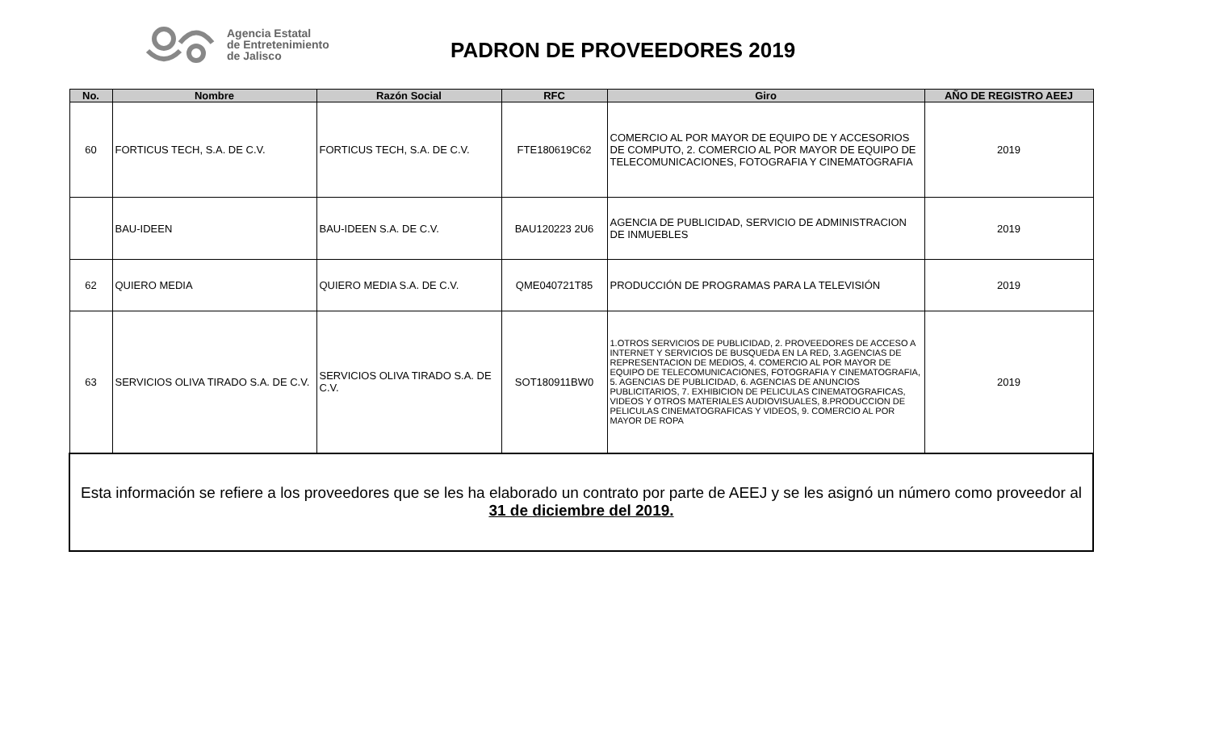Agencia Estatal
de Entretenimiento
de Jalisco
PADRON DE PROVEEDORES 2019
| No. | Nombre | Razón Social | RFC | Giro | AÑO DE REGISTRO AEEJ |
| --- | --- | --- | --- | --- | --- |
| 60 | FORTICUS TECH, S.A. DE C.V. | FORTICUS TECH, S.A. DE C.V. | FTE180619C62 | COMERCIO AL POR MAYOR DE EQUIPO DE Y ACCESORIOS DE COMPUTO, 2. COMERCIO AL POR MAYOR DE EQUIPO DE TELECOMUNICACIONES, FOTOGRAFIA Y CINEMATOGRAFIA | 2019 |
| | BAU-IDEEN | BAU-IDEEN S.A. DE C.V. | BAU120223 2U6 | AGENCIA DE PUBLICIDAD, SERVICIO DE ADMINISTRACION DE INMUEBLES | 2019 |
| 62 | QUIERO MEDIA | QUIERO MEDIA S.A. DE C.V. | QME040721T85 | PRODUCCIÓN DE PROGRAMAS PARA LA TELEVISIÓN | 2019 |
| 63 | SERVICIOS OLIVA TIRADO S.A. DE C.V. | SERVICIOS OLIVA TIRADO S.A. DE C.V. | SOT180911BW0 | 1.OTROS SERVICIOS DE PUBLICIDAD, 2. PROVEEDORES DE ACCESO A INTERNET Y SERVICIOS DE BUSQUEDA EN LA RED, 3.AGENCIAS DE REPRESENTACION DE MEDIOS, 4. COMERCIO AL POR MAYOR DE EQUIPO DE TELECOMUNICACIONES, FOTOGRAFIA Y CINEMATOGRAFIA, 5. AGENCIAS DE PUBLICIDAD, 6. AGENCIAS DE ANUNCIOS PUBLICITARIOS, 7. EXHIBICION DE PELICULAS CINEMATOGRAFICAS, VIDEOS Y OTROS MATERIALES AUDIOVISUALES, 8.PRODUCCION DE PELICULAS CINEMATOGRAFICAS Y VIDEOS, 9. COMERCIO AL POR MAYOR DE ROPA | 2019 |
| Esta información se refiere a los proveedores que se les ha elaborado un contrato por parte de AEEJ y se les asignó un número como proveedor al 31 de diciembre del 2019. | | | | | |